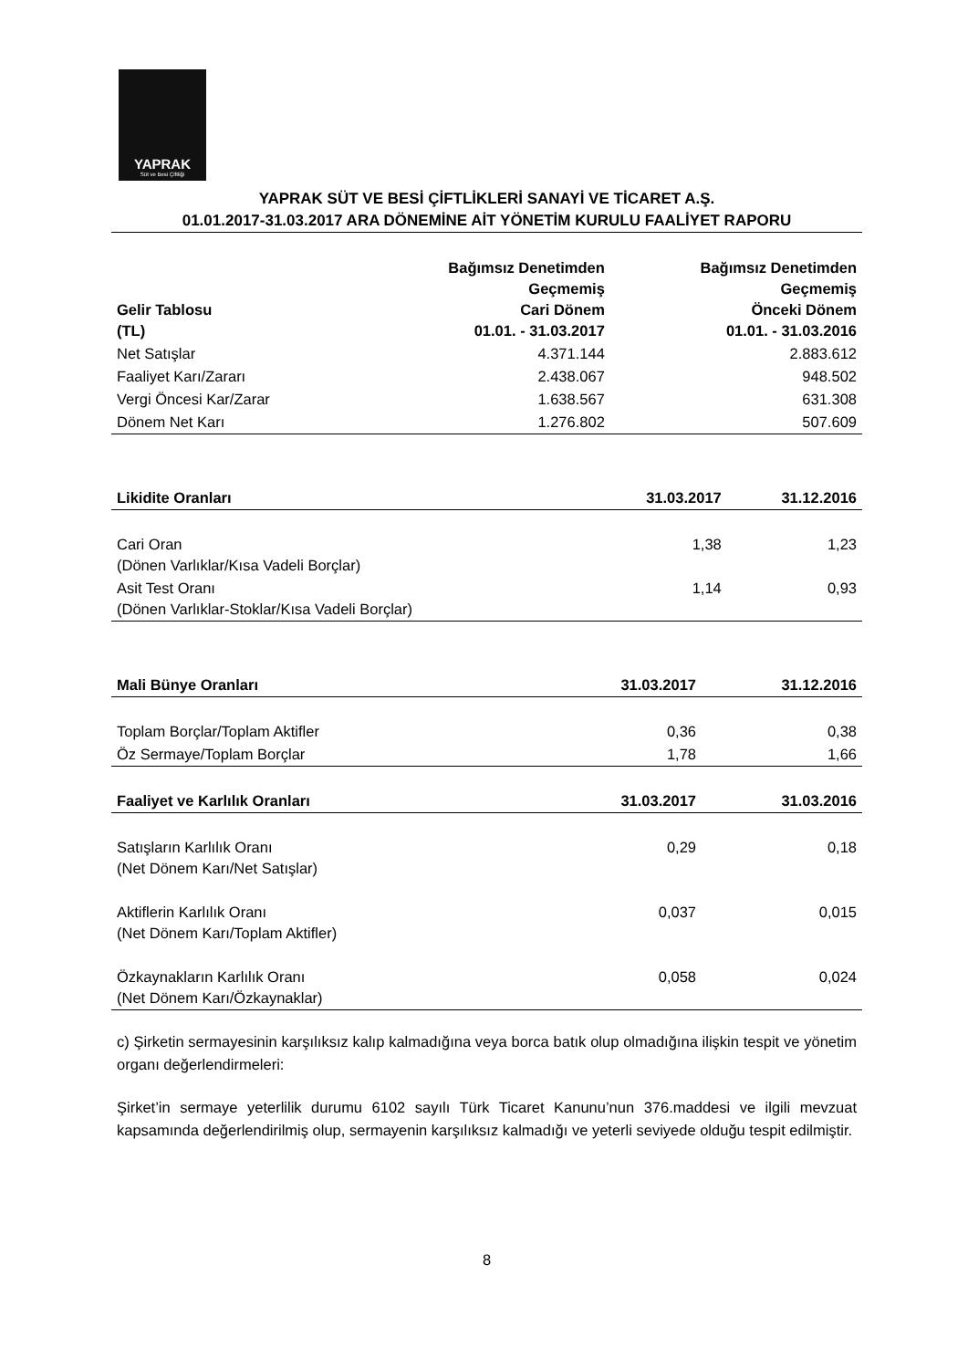YAPRAK
Süt ve Besi Çiftliği
YAPRAK SÜT VE BESİ ÇİFTLİKLERİ SANAYİ VE TİCARET A.Ş.
01.01.2017-31.03.2017 ARA DÖNEMİNE AİT YÖNETİM KURULU FAALİYET RAPORU
| Gelir Tablosu (TL) | Bağımsız Denetimden Geçmemiş Cari Dönem 01.01. - 31.03.2017 | Bağımsız Denetimden Geçmemiş Önceki Dönem 01.01. - 31.03.2016 |
| --- | --- | --- |
| Net Satışlar | 4.371.144 | 2.883.612 |
| Faaliyet Karı/Zararı | 2.438.067 | 948.502 |
| Vergi Öncesi Kar/Zarar | 1.638.567 | 631.308 |
| Dönem Net Karı | 1.276.802 | 507.609 |
| Likidite Oranları | 31.03.2017 | 31.12.2016 |
| --- | --- | --- |
| Cari Oran (Dönen Varlıklar/Kısa Vadeli Borçlar) | 1,38 | 1,23 |
| Asit Test Oranı (Dönen Varlıklar-Stoklar/Kısa Vadeli Borçlar) | 1,14 | 0,93 |
| Mali Bünye Oranları | 31.03.2017 | 31.12.2016 |
| --- | --- | --- |
| Toplam Borçlar/Toplam Aktifler | 0,36 | 0,38 |
| Öz Sermaye/Toplam Borçlar | 1,78 | 1,66 |
| Faaliyet ve Karlılık Oranları | 31.03.2017 | 31.03.2016 |
| Satışların Karlılık Oranı (Net Dönem Karı/Net Satışlar) | 0,29 | 0,18 |
| Aktiflerin Karlılık Oranı (Net Dönem Karı/Toplam Aktifler) | 0,037 | 0,015 |
| Özkaynakların Karlılık Oranı (Net Dönem Karı/Özkaynaklar) | 0,058 | 0,024 |
c) Şirketin sermayesinin karşılıksız kalıp kalmadığına veya borca batık olup olmadığına ilişkin tespit ve yönetim organı değerlendirmeleri:
Şirket’in sermaye yeterlilik durumu 6102 sayılı Türk Ticaret Kanunu’nun 376.maddesi ve ilgili mevzuat kapsamında değerlendirilmiş olup, sermayenin karşılıksız kalmadığı ve yeterli seviyede olduğu tespit edilmiştir.
8